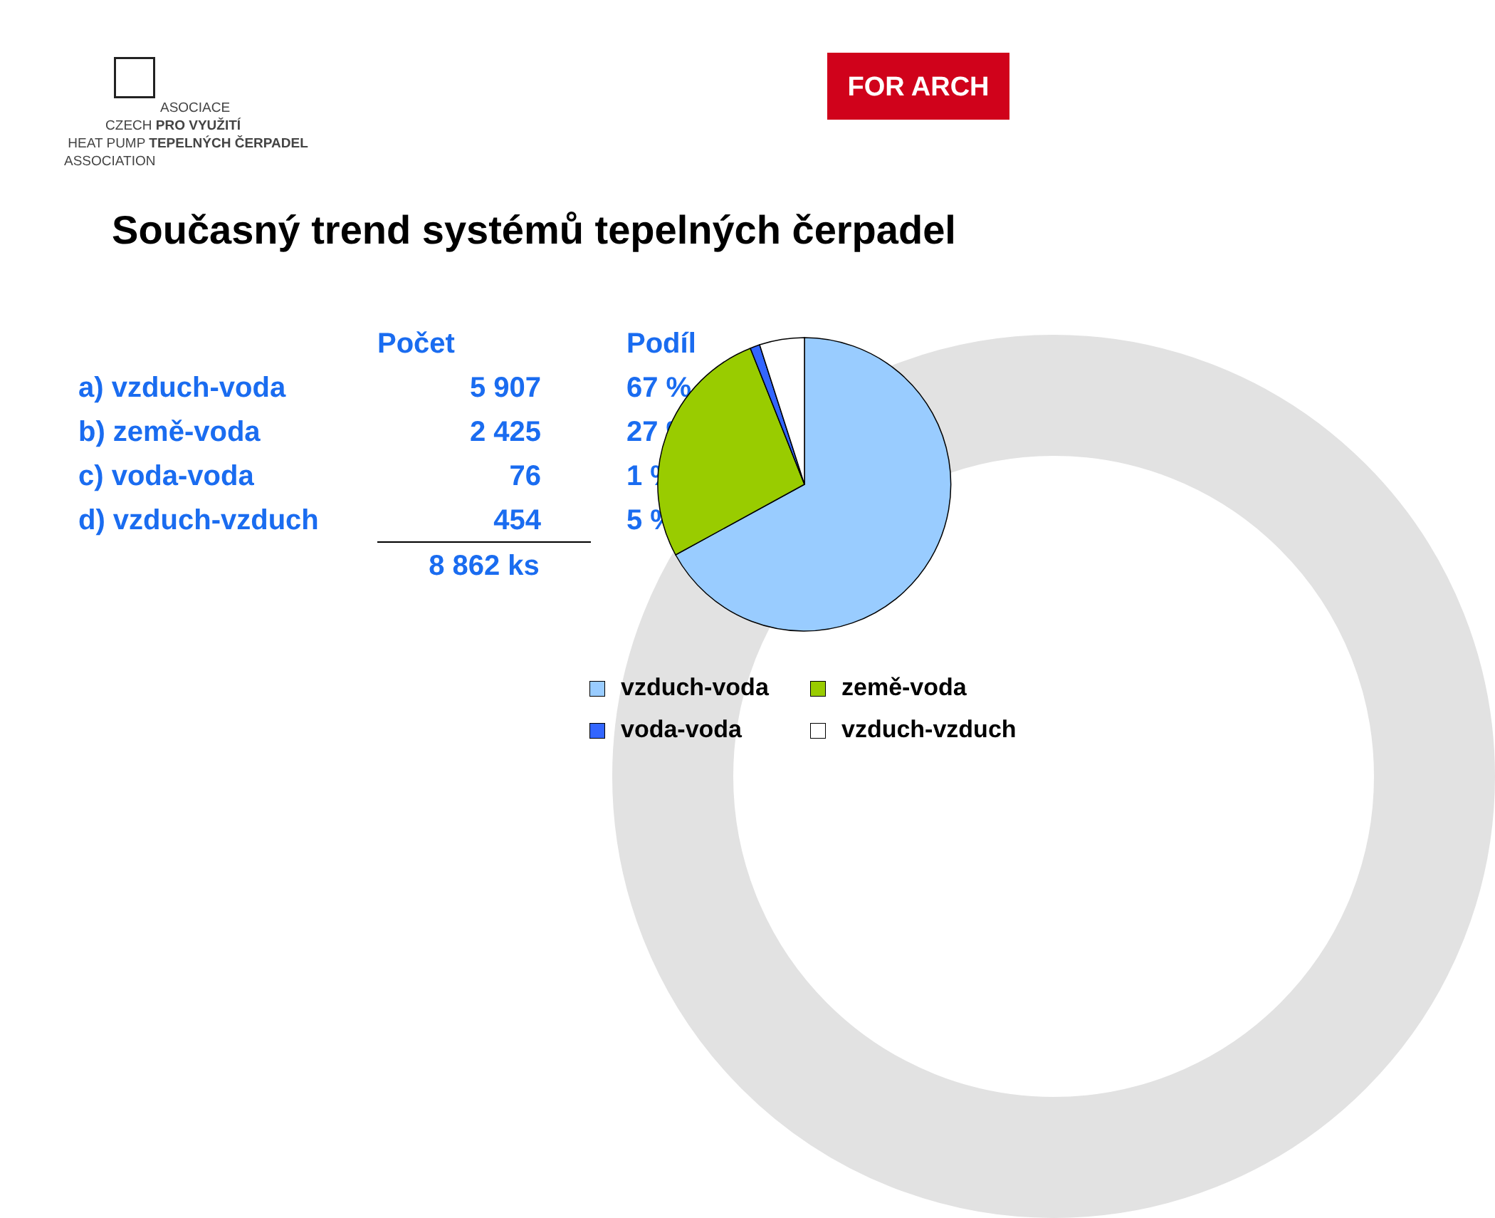ASOCIACE
CZECH PRO VYUŽITÍ
HEAT PUMP TEPELNÝCH ČERPADEL
ASSOCIATION
FOR ARCH
Současný trend systémů tepelných čerpadel
| | Počet | Podíl |
| --- | --- | --- |
| a) vzduch-voda | 5 907 | 67 % |
| b) země-voda | 2 425 | 27 % |
| c) voda-voda | 76 | 1 % |
| d) vzduch-vzduch | 454 | 5 % |
| | 8 862 ks | |
vzduch-voda
země-voda
voda-voda
vzduch-vzduch